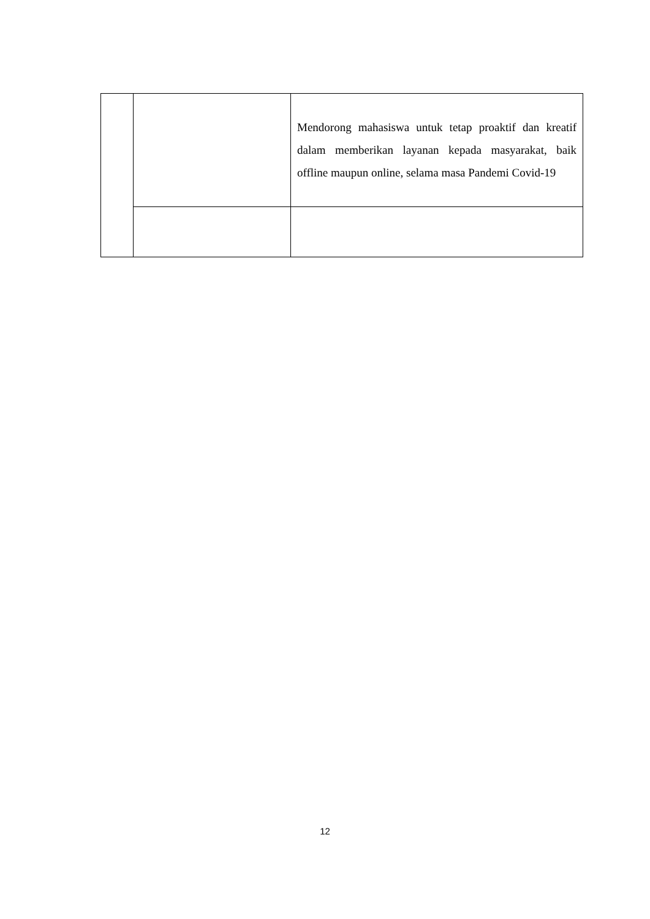| | | Mendorong mahasiswa untuk tetap proaktif dan kreatif dalam memberikan layanan kepada masyarakat, baik offline maupun online, selama masa Pandemi Covid-19 |
12